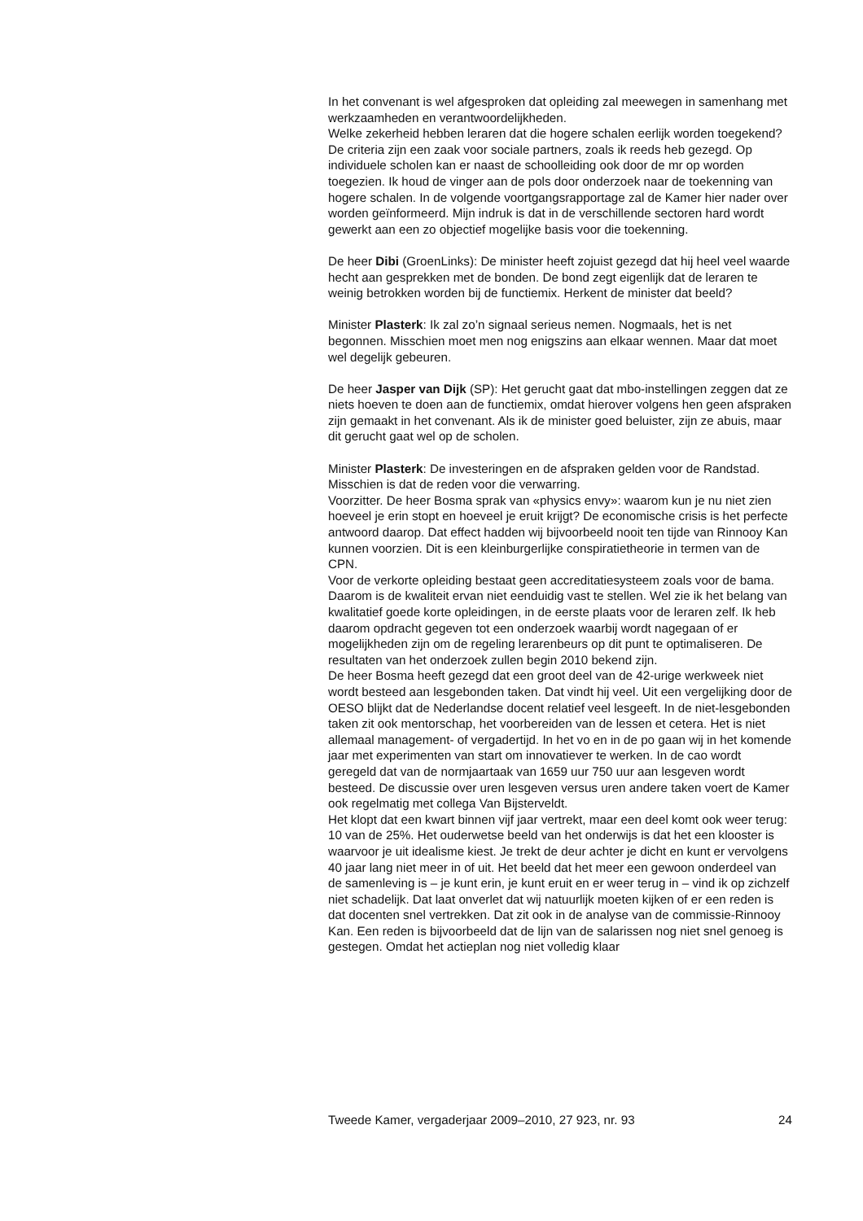In het convenant is wel afgesproken dat opleiding zal meewegen in samenhang met werkzaamheden en verantwoordelijkheden.
Welke zekerheid hebben leraren dat die hogere schalen eerlijk worden toegekend? De criteria zijn een zaak voor sociale partners, zoals ik reeds heb gezegd. Op individuele scholen kan er naast de schoolleiding ook door de mr op worden toegezien. Ik houd de vinger aan de pols door onderzoek naar de toekenning van hogere schalen. In de volgende voortgangsrapportage zal de Kamer hier nader over worden geïnformeerd. Mijn indruk is dat in de verschillende sectoren hard wordt gewerkt aan een zo objectief mogelijke basis voor die toekenning.
De heer Dibi (GroenLinks): De minister heeft zojuist gezegd dat hij heel veel waarde hecht aan gesprekken met de bonden. De bond zegt eigenlijk dat de leraren te weinig betrokken worden bij de functiemix. Herkent de minister dat beeld?
Minister Plasterk: Ik zal zo’n signaal serieus nemen. Nogmaals, het is net begonnen. Misschien moet men nog enigszins aan elkaar wennen. Maar dat moet wel degelijk gebeuren.
De heer Jasper van Dijk (SP): Het gerucht gaat dat mbo-instellingen zeggen dat ze niets hoeven te doen aan de functiemix, omdat hierover volgens hen geen afspraken zijn gemaakt in het convenant. Als ik de minister goed beluister, zijn ze abuis, maar dit gerucht gaat wel op de scholen.
Minister Plasterk: De investeringen en de afspraken gelden voor de Randstad. Misschien is dat de reden voor die verwarring.
Voorzitter. De heer Bosma sprak van «physics envy»: waarom kun je nu niet zien hoeveel je erin stopt en hoeveel je eruit krijgt? De economische crisis is het perfecte antwoord daarop. Dat effect hadden wij bijvoorbeeld nooit ten tijde van Rinnooy Kan kunnen voorzien. Dit is een kleinburgerlijke conspiratietheorie in termen van de CPN.
Voor de verkorte opleiding bestaat geen accreditatiesysteem zoals voor de bama. Daarom is de kwaliteit ervan niet eenduidig vast te stellen. Wel zie ik het belang van kwalitatief goede korte opleidingen, in de eerste plaats voor de leraren zelf. Ik heb daarom opdracht gegeven tot een onderzoek waarbij wordt nagegaan of er mogelijkheden zijn om de regeling lerarenbeurs op dit punt te optimaliseren. De resultaten van het onderzoek zullen begin 2010 bekend zijn.
De heer Bosma heeft gezegd dat een groot deel van de 42-urige werkweek niet wordt besteed aan lesgebonden taken. Dat vindt hij veel. Uit een vergelijking door de OESO blijkt dat de Nederlandse docent relatief veel lesgeeft. In de niet-lesgebonden taken zit ook mentorschap, het voorbereiden van de lessen et cetera. Het is niet allemaal management- of vergadertijd. In het vo en in de po gaan wij in het komende jaar met experimenten van start om innovatiever te werken. In de cao wordt geregeld dat van de normjaartaak van 1659 uur 750 uur aan lesgeven wordt besteed. De discussie over uren lesgeven versus uren andere taken voert de Kamer ook regelmatig met collega Van Bijsterveldt.
Het klopt dat een kwart binnen vijf jaar vertrekt, maar een deel komt ook weer terug: 10 van de 25%. Het ouderwetse beeld van het onderwijs is dat het een klooster is waarvoor je uit idealisme kiest. Je trekt de deur achter je dicht en kunt er vervolgens 40 jaar lang niet meer in of uit. Het beeld dat het meer een gewoon onderdeel van de samenleving is – je kunt erin, je kunt eruit en er weer terug in – vind ik op zichzelf niet schadelijk. Dat laat onverlet dat wij natuurlijk moeten kijken of er een reden is dat docenten snel vertrekken. Dat zit ook in de analyse van de commissie-Rinnooy Kan. Een reden is bijvoorbeeld dat de lijn van de salarissen nog niet snel genoeg is gestegen. Omdat het actieplan nog niet volledig klaar
Tweede Kamer, vergaderjaar 2009–2010, 27 923, nr. 93 24